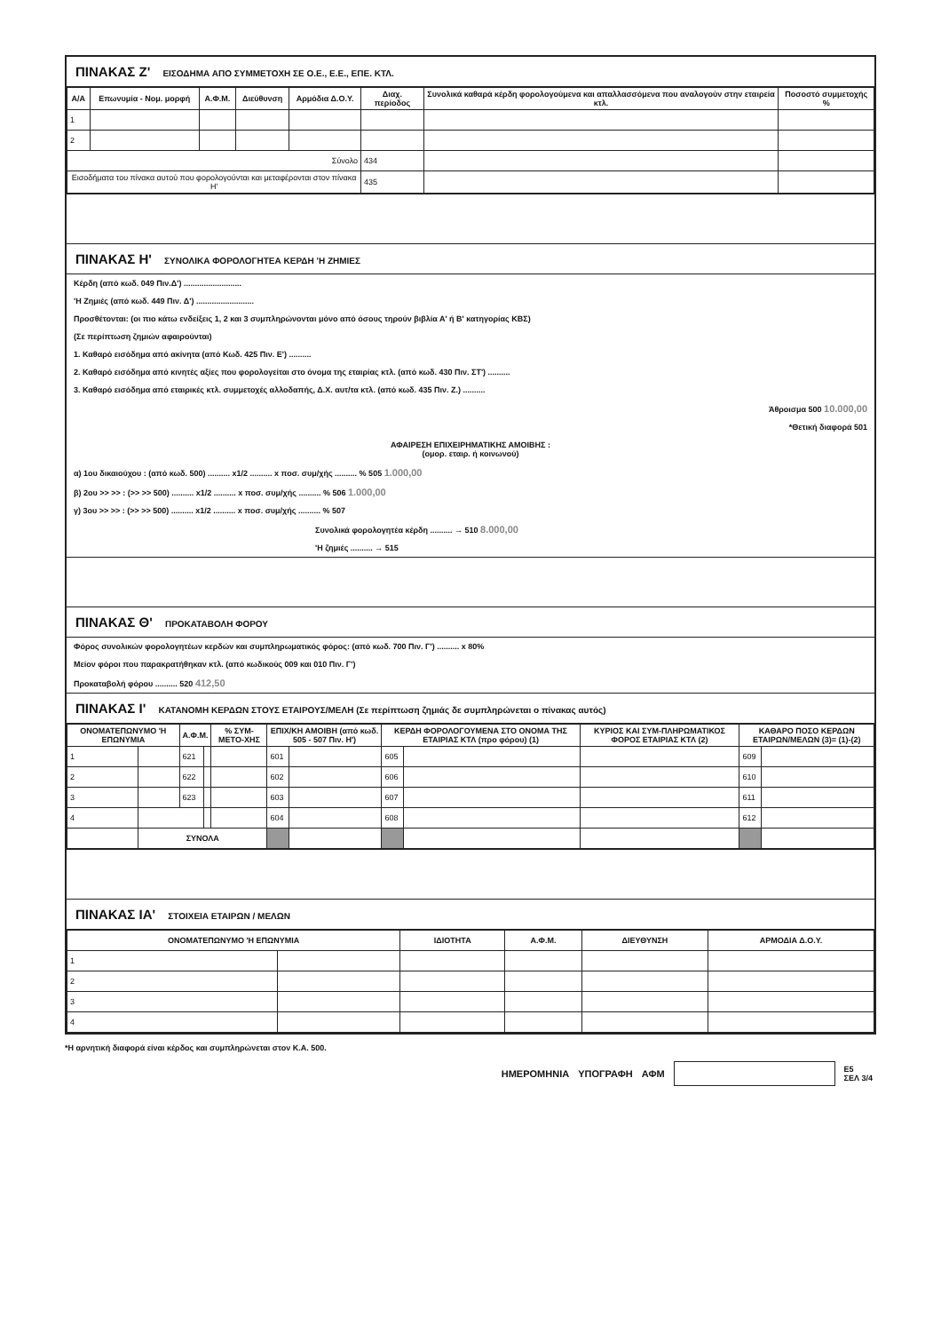ΠΙΝΑΚΑΣ Ζ' ΕΙΣΟΔΗΜΑ ΑΠΟ ΣΥΜΜΕΤΟΧΗ ΣΕ Ο.Ε., Ε.Ε., ΕΠΕ. ΚΤΛ.
| Α/Α | Επωνυμία - Νομ. μορφή | Α.Φ.Μ. | Διεύθυνση | Αρμόδια Δ.Ο.Υ. | Διαχ. περίοδος | Συνολικά καθαρά κέρδη φορολογούμενα και απαλλασσόμενα που αναλογούν στην εταιρεία κτλ. | Ποσοστό συμμετοχής % |
| --- | --- | --- | --- | --- | --- | --- | --- |
| 1 | | | | | | | |
| 2 | | | | | | | |
| Σύνολο | | | | | 434 | | |
| Εισοδήματα του πίνακα αυτού που φορολογούνται και μεταφέρονται στον πίνακα Η' | | | | | 435 | | |
ΠΙΝΑΚΑΣ Η' ΣΥΝΟΛΙΚΑ ΦΟΡΟΛΟΓΗΤΕΑ ΚΕΡΔΗ 'Η ΖΗΜΙΕΣ
Κέρδη (από κωδ. 049 Πιν.Δ') ..........................
'Η Ζημιές (από κωδ. 449 Πιν. Δ') ..........................
Προσθέτονται: (οι πιο κάτω ενδείξεις 1, 2 και 3 συμπληρώνονται μόνο από όσους τηρούν βιβλία Α' ή Β' κατηγορίας ΚΒΣ)
(Σε περίπτωση ζημιών αφαιρούνται)
1. Καθαρό εισόδημα από ακίνητα (από Κωδ. 425 Πιν. Ε') ..........
2. Καθαρό εισόδημα από κινητές αξίες που φορολογείται στο όνομα της εταιρίας κτλ. (από κωδ. 430 Πιν. ΣΤ') ..........
3. Καθαρό εισόδημα από εταιρικές κτλ. συμμετοχές αλλοδαπής, Δ.Χ. αυτ/τα κτλ. (από κωδ. 435 Πιν. Ζ.) ..........
Άθροισμα 500 10.000,00
*Θετική διαφορά 501
ΑΦΑΙΡΕΣΗ ΕΠΙΧΕΙΡΗΜΑΤΙΚΗΣ ΑΜΟΙΒΗΣ :
(ομορ. εταιρ. ή κοινωνού)
α) 1ου δικαιούχου : (από κωδ. 500) .......... x1/2 .......... x ποσ. συμ/χής .......... % 505 1.000,00
β) 2ου >> >> : (>> >> 500) .......... x1/2 .......... x ποσ. συμ/χής .......... % 506 1.000,00
γ) 3ου >> >> : (>> >> 500) .......... x1/2 .......... x ποσ. συμ/χής .......... % 507
Συνολικά φορολογητέα κέρδη .......... → 510 8.000,00
'Η ζημιές .......... → 515
ΠΙΝΑΚΑΣ Θ' ΠΡΟΚΑΤΑΒΟΛΗ ΦΟΡΟΥ
Φόρος συνολικών φορολογητέων κερδών και συμπληρωματικός φόρος: (από κωδ. 700 Πιν. Γ') .......... x 80%
Μείον φόροι που παρακρατήθηκαν κτλ. (από κωδικούς 009 και 010 Πιν. Γ')
Προκαταβολή φόρου .......... 520 412,50
ΠΙΝΑΚΑΣ Ι' ΚΑΤΑΝΟΜΗ ΚΕΡΔΩΝ ΣΤΟΥΣ ΕΤΑΙΡΟΥΣ/ΜΕΛΗ (Σε περίπτωση ζημιάς δε συμπληρώνεται ο πίνακας αυτός)
| ΟΝΟΜΑΤΕΠΩΝΥΜΟ 'Η ΕΠΩΝΥΜΙΑ | | Α.Φ.Μ. | | % ΣΥΜ-ΜΕΤΟ-ΧΗΣ | ΕΠΙΧ/ΚΗ ΑΜΟΙΒΗ (από κωδ. 505 - 507 Πιν. Η') | | ΚΕΡΔΗ ΦΟΡΟΛΟΓΟΥΜΕΝΑ ΣΤΟ ΟΝΟΜΑ ΤΗΣ ΕΤΑΙΡΙΑΣ ΚΤΛ (προ φόρου) (1) | | ΚΥΡΙΟΣ ΚΑΙ ΣΥΜ-ΠΛΗΡΩΜΑΤΙΚΟΣ ΦΟΡΟΣ ΕΤΑΙΡΙΑΣ ΚΤΛ (2) | ΚΑΘΑΡΟ ΠΟΣΟ ΚΕΡΔΩΝ ΕΤΑΙΡΩΝ/ΜΕΛΩΝ (3)= (1)-(2) | |
| --- | --- | --- | --- | --- | --- | --- | --- | --- | --- | --- | --- |
| 1 | | 621 | | | 601 | | 605 | | | 609 | |
| 2 | | 622 | | | 602 | | 606 | | | 610 | |
| 3 | | 623 | | | 603 | | 607 | | | 611 | |
| 4 | | | | | 604 | | 608 | | | 612 | |
| | ΣΥΝΟΛΑ | | | | | | | | | | |
ΠΙΝΑΚΑΣ ΙΑ' ΣΤΟΙΧΕΙΑ ΕΤΑΙΡΩΝ / ΜΕΛΩΝ
| ΟΝΟΜΑΤΕΠΩΝΥΜΟ 'Η ΕΠΩΝΥΜΙΑ | | ΙΔΙΟΤΗΤΑ | Α.Φ.Μ. | ΔΙΕΥΘΥΝΣΗ | ΑΡΜΟΔΙΑ Δ.Ο.Υ. |
| --- | --- | --- | --- | --- | --- |
| 1 | | | | | |
| 2 | | | | | |
| 3 | | | | | |
| 4 | | | | | |
*Η αρνητική διαφορά είναι κέρδος και συμπληρώνεται στον Κ.Α. 500.
ΗΜΕΡΟΜΗΝΙΑ ΥΠΟΓΡΑΦΗ ΑΦΜ
Ε5
ΣΕΛ 3/4